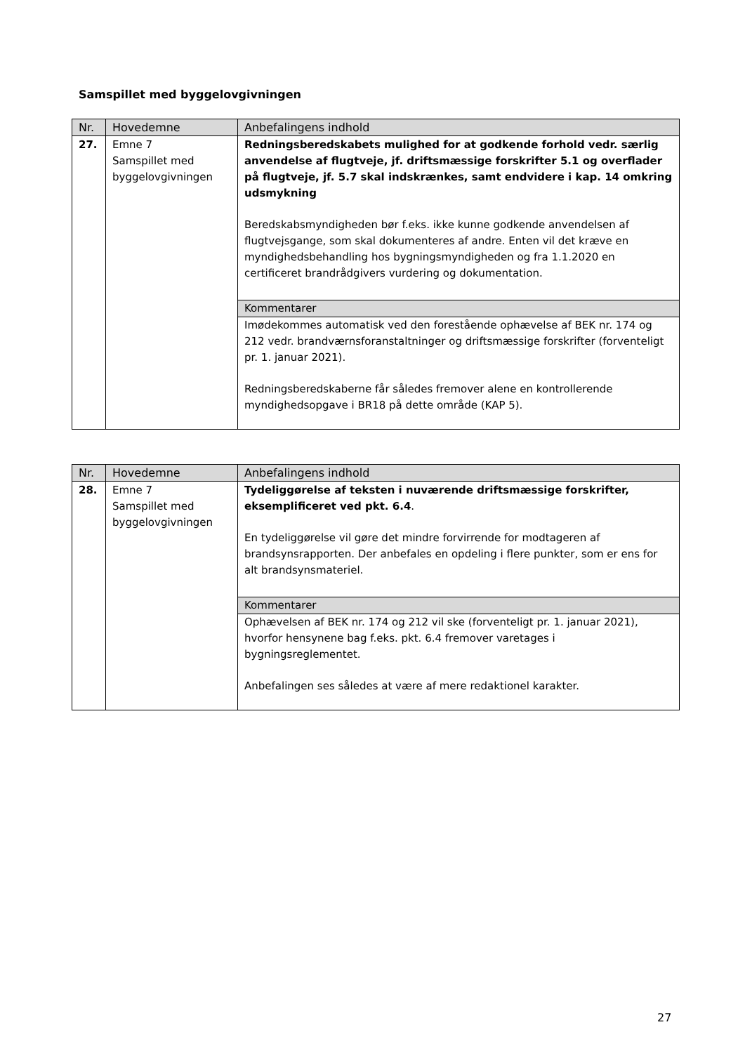Samspillet med byggelovgivningen
| Nr. | Hovedemne | Anbefalingens indhold |
| --- | --- | --- |
| 27. | Emne 7 Samspillet med byggelovgivningen | Redningsberedskabets mulighed for at godkende forhold vedr. særlig anvendelse af flugtveje, jf. driftsmæssige forskrifter 5.1 og overflader på flugtveje, jf. 5.7 skal indskrænkes, samt endvidere i kap. 14 omkring udsmykning Beredskabsmyndigheden bør f.eks. ikke kunne godkende anvendelsen af flugtvejsgange, som skal dokumenteres af andre. Enten vil det kræve en myndighedsbehandling hos bygningsmyndigheden og fra 1.1.2020 en certificeret brandrådgivers vurdering og dokumentation. Kommentarer Imødekommes automatisk ved den forestående ophævelse af BEK nr. 174 og 212 vedr. brandværnsforanstaltninger og driftsmæssige forskrifter (forventeligt pr. 1. januar 2021). Redningsberedskaberne får således fremover alene en kontrollerende myndighedsopgave i BR18 på dette område (KAP 5). |
| Nr. | Hovedemne | Anbefalingens indhold |
| --- | --- | --- |
| 28. | Emne 7 Samspillet med byggelovgivningen | Tydeliggørelse af teksten i nuværende driftsmæssige forskrifter, eksemplificeret ved pkt. 6.4 . En tydeliggørelse vil gøre det mindre forvirrende for modtageren af brandsynsrapporten. Der anbefales en opdeling i flere punkter, som er ens for alt brandsynsmateriel. Kommentarer Ophævelsen af BEK nr. 174 og 212 vil ske (forventeligt pr. 1. januar 2021), hvorfor hensynene bag f.eks. pkt. 6.4 fremover varetages i bygningsreglementet. Anbefalingen ses således at være af mere redaktionel karakter. |
27